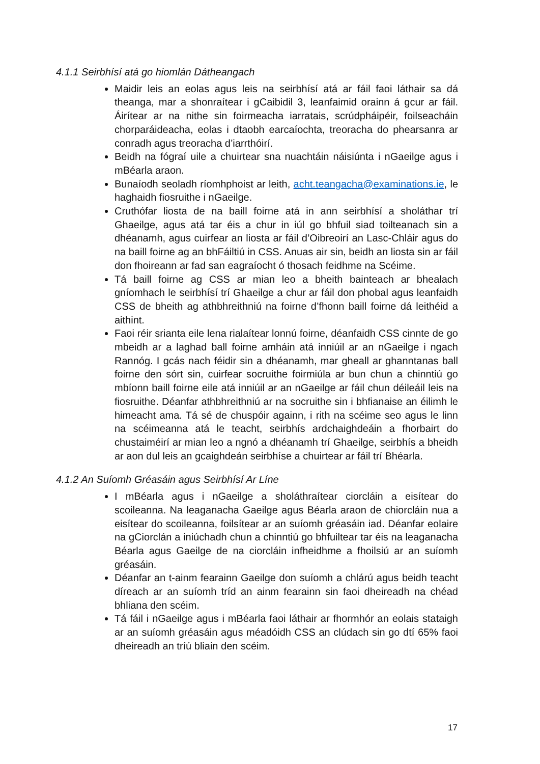4.1.1 Seirbhísí atá go hiomlán Dátheangach
Maidir leis an eolas agus leis na seirbhísí atá ar fáil faoi láthair sa dá theanga, mar a shonraítear i gCaibidil 3, leanfaimid orainn á gcur ar fáil. Áirítear ar na nithe sin foirmeacha iarratais, scrúdpháipéir, foilseacháin chorparáideacha, eolas i dtaobh earcaíochta, treoracha do phearsanra ar conradh agus treoracha d’iarrthóirí.
Beidh na fógraí uile a chuirtear sna nuachtáin náisiúnta i nGaeilge agus i mBéarla araon.
Bunaíodh seoladh ríomhphoist ar leith, acht.teangacha@examinations.ie, le haghaidh fiosruithe i nGaeilge.
Cruthófar liosta de na baill foirne atá in ann seirbhísí a sholáthar trí Ghaeilge, agus atá tar éis a chur in iúl go bhfuil siad toilteanach sin a dhéanamh, agus cuirfear an liosta ar fáil d’Oibreoirí an Lasc-Chláir agus do na baill foirne ag an bhFáiltiú in CSS. Anuas air sin, beidh an liosta sin ar fáil don fhoireann ar fad san eagraíocht ó thosach feidhme na Scéime.
Tá baill foirne ag CSS ar mian leo a bheith bainteach ar bhealach gníomhach le seirbhísí trí Ghaeilge a chur ar fáil don phobal agus leanfaidh CSS de bheith ag athbhreithniú na foirne d’fhonn baill foirne dá leithéid a aithint.
Faoi réir srianta eile lena rialaítear lonnú foirne, déanfaidh CSS cinnte de go mbeidh ar a laghad ball foirne amháin atá inniúil ar an nGaeilge i ngach Rannóg. I gcás nach féidir sin a dhéanamh, mar gheall ar ghanntanas ball foirne den sórt sin, cuirfear socruithe foirmiúla ar bun chun a chinntiú go mbíonn baill foirne eile atá inniúil ar an nGaeilge ar fáil chun déileáil leis na fiosruithe. Déanfar athbhreithniú ar na socruithe sin i bhfianaise an éilimh le himeacht ama. Tá sé de chuspóir againn, i rith na scéime seo agus le linn na scéimeanna atá le teacht, seirbhís ardchaighdeáin a fhorbairt do chustaiméirí ar mian leo a ngnó a dhéanamh trí Ghaeilge, seirbhís a bheidh ar aon dul leis an gcaighdeán seirbhíse a chuirtear ar fáil trí Bhéarla.
4.1.2 An Suíomh Gréasáin agus Seirbhísí Ar Líne
I mBéarla agus i nGaeilge a sholáthraítear ciorcláin a eisítear do scoileanna. Na leaganacha Gaeilge agus Béarla araon de chiorcláin nua a eisítear do scoileanna, foilsítear ar an suíomh gréasáin iad. Déanfar eolaire na gCiorclán a iniúchadh chun a chinntiú go bhfuiltear tar éis na leaganacha Béarla agus Gaeilge de na ciorcláin infheidhme a fhoilsiú ar an suíomh gréasáin.
Déanfar an t-ainm fearainn Gaeilge don suíomh a chlárú agus beidh teacht díreach ar an suíomh tríd an ainm fearainn sin faoi dheireadh na chéad bhliana den scéim.
Tá fáil i nGaeilge agus i mBéarla faoi láthair ar fhormhór an eolais stataigh ar an suíomh gréasáin agus méadóidh CSS an clúdach sin go dtí 65% faoi dheireadh an tríú bliain den scéim.
17